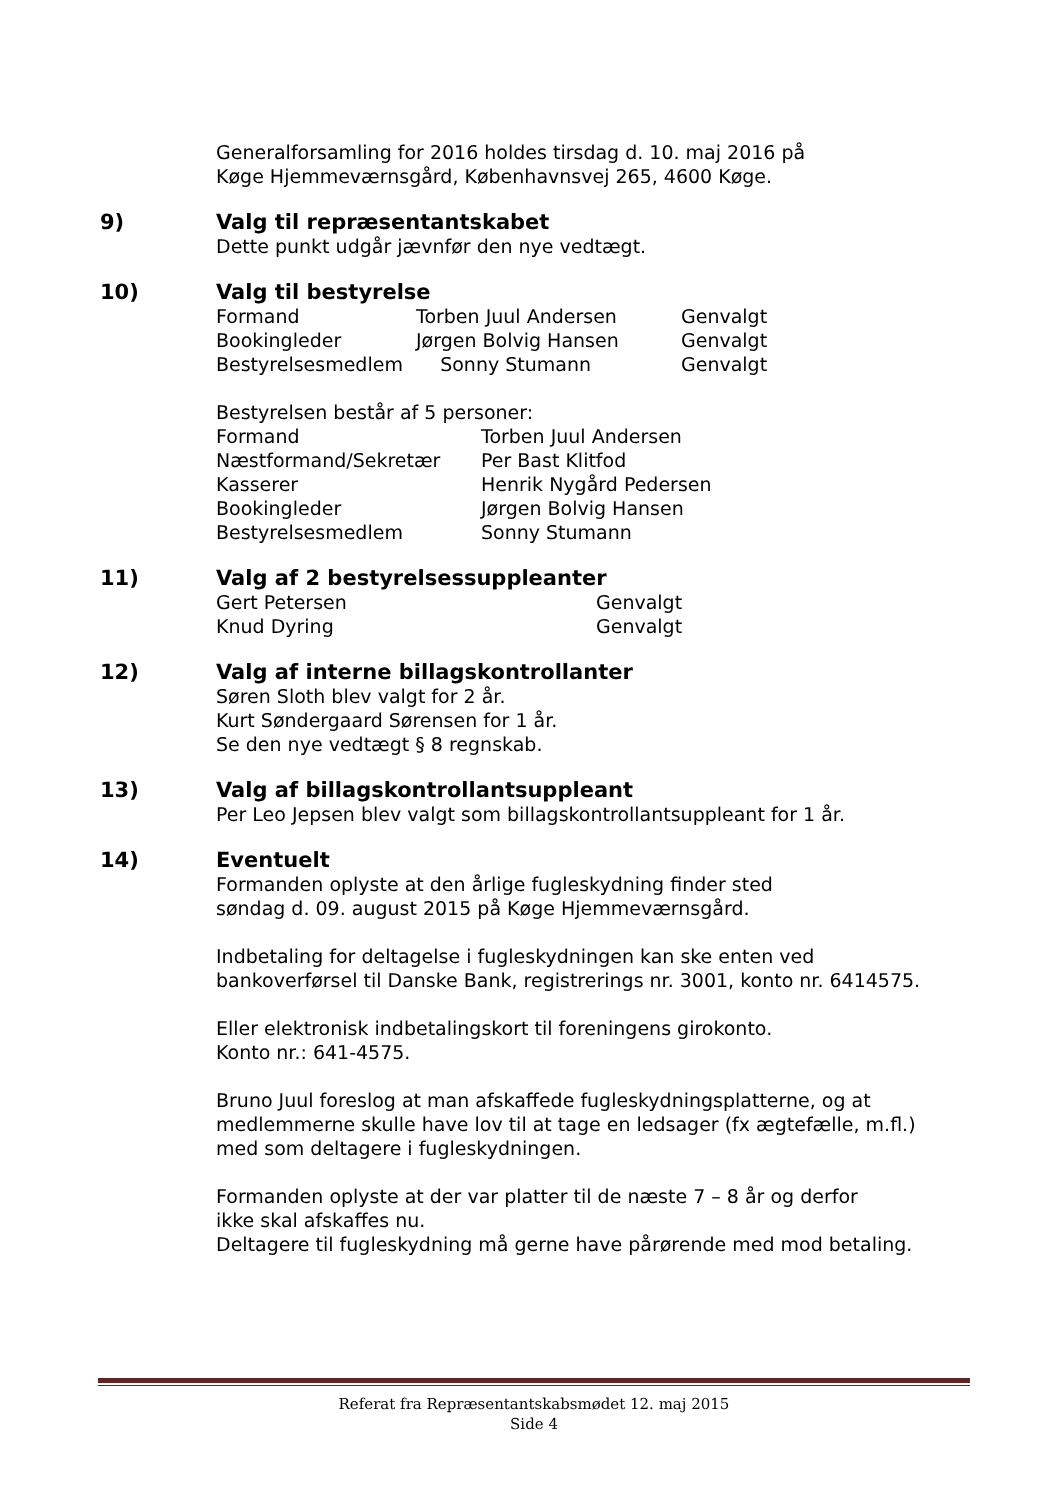Generalforsamling for 2016 holdes tirsdag d. 10. maj 2016 på
Køge Hjemmeværnsgård, Københavnsvej 265, 4600 Køge.
9) Valg til repræsentantskabet
Dette punkt udgår jævnfør den nye vedtægt.
10) Valg til bestyrelse
| Formand | Torben Juul Andersen | Genvalgt |
| Bookingleder | Jørgen Bolvig Hansen | Genvalgt |
| Bestyrelsesmedlem | Sonny Stumann | Genvalgt |
Bestyrelsen består af 5 personer:
| Formand | Torben Juul Andersen |
| Næstformand/Sekretær | Per Bast Klitfod |
| Kasserer | Henrik Nygård Pedersen |
| Bookingleder | Jørgen Bolvig Hansen |
| Bestyrelsesmedlem | Sonny Stumann |
11) Valg af 2 bestyrelsessuppleanter
| Gert Petersen | Genvalgt |
| Knud Dyring | Genvalgt |
12) Valg af interne billagskontrollanter
Søren Sloth blev valgt for 2 år.
Kurt Søndergaard Sørensen for 1 år.
Se den nye vedtægt § 8 regnskab.
13) Valg af billagskontrollantsuppleant
Per Leo Jepsen blev valgt som billagskontrollantsuppleant for 1 år.
14) Eventuelt
Formanden oplyste at den årlige fugleskydning finder sted
søndag d. 09. august 2015 på Køge Hjemmeværnsgård.
Indbetaling for deltagelse i fugleskydningen kan ske enten ved
bankoverførsel til Danske Bank, registrerings nr. 3001, konto nr. 6414575.
Eller elektronisk indbetalingskort til foreningens girokonto.
Konto nr.: 641-4575.
Bruno Juul foreslog at man afskaffede fugleskydningsplatterne, og at
medlemmerne skulle have lov til at tage en ledsager (fx ægtefælle, m.fl.)
med som deltagere i fugleskydningen.
Formanden oplyste at der var platter til de næste 7 – 8 år og derfor
ikke skal afskaffes nu.
Deltagere til fugleskydning må gerne have pårørende med mod betaling.
Referat fra Repræsentantskabsmødet 12. maj 2015
Side 4